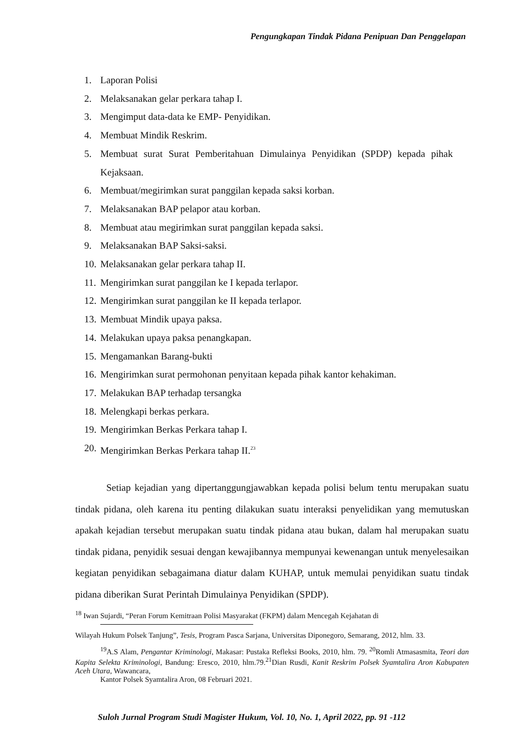Pengungkapan Tindak Pidana Penipuan Dan Penggelapan
1. Laporan Polisi
2. Melaksanakan gelar perkara tahap I.
3. Mengimput data-data ke EMP- Penyidikan.
4. Membuat Mindik Reskrim.
5. Membuat surat Surat Pemberitahuan Dimulainya Penyidikan (SPDP) kepada pihak Kejaksaan.
6. Membuat/megirimkan surat panggilan kepada saksi korban.
7. Melaksanakan BAP pelapor atau korban.
8. Membuat atau megirimkan surat panggilan kepada saksi.
9. Melaksanakan BAP Saksi-saksi.
10. Melaksanakan gelar perkara tahap II.
11. Mengirimkan surat panggilan ke I kepada terlapor.
12. Mengirimkan surat panggilan ke II kepada terlapor.
13. Membuat Mindik upaya paksa.
14. Melakukan upaya paksa penangkapan.
15. Mengamankan Barang-bukti
16. Mengirimkan surat permohonan penyitaan kepada pihak kantor kehakiman.
17. Melakukan BAP terhadap tersangka
18. Melengkapi berkas perkara.
19. Mengirimkan Berkas Perkara tahap I.
20. Mengirimkan Berkas Perkara tahap II.<sup>23</sup>
Setiap kejadian yang dipertanggungjawabkan kepada polisi belum tentu merupakan suatu tindak pidana, oleh karena itu penting dilakukan suatu interaksi penyelidikan yang memutuskan apakah kejadian tersebut merupakan suatu tindak pidana atau bukan, dalam hal merupakan suatu tindak pidana, penyidik sesuai dengan kewajibannya mempunyai kewenangan untuk menyelesaikan kegiatan penyidikan sebagaimana diatur dalam KUHAP, untuk memulai penyidikan suatu tindak pidana diberikan Surat Perintah Dimulainya Penyidikan (SPDP).
<sup>18</sup> Iwan Sujardi, “Peran Forum Kemitraan Polisi Masyarakat (FKPM) dalam Mencegah Kejahatan di
Wilayah Hukum Polsek Tanjung”, Tesis, Program Pasca Sarjana, Universitas Diponegoro, Semarang, 2012, hlm. 33.
<sup>19</sup> A.S Alam, Pengantar Kriminologi, Makasar: Pustaka Refleksi Books, 2010, hlm. 79. <sup>20</sup>Romli Atmasasmita, Teori dan Kapita Selekta Kriminologi, Bandung: Eresco, 2010, hlm.79.<sup>21</sup>Dian Rusdi, Kanit Reskrim Polsek Syamtalira Aron Kabupaten Aceh Utara, Wawancara,
Kantor Polsek Syamtalira Aron, 08 Februari 2021.
Suloh Jurnal Program Studi Magister Hukum, Vol. 10, No. 1, April 2022, pp. 91 -112